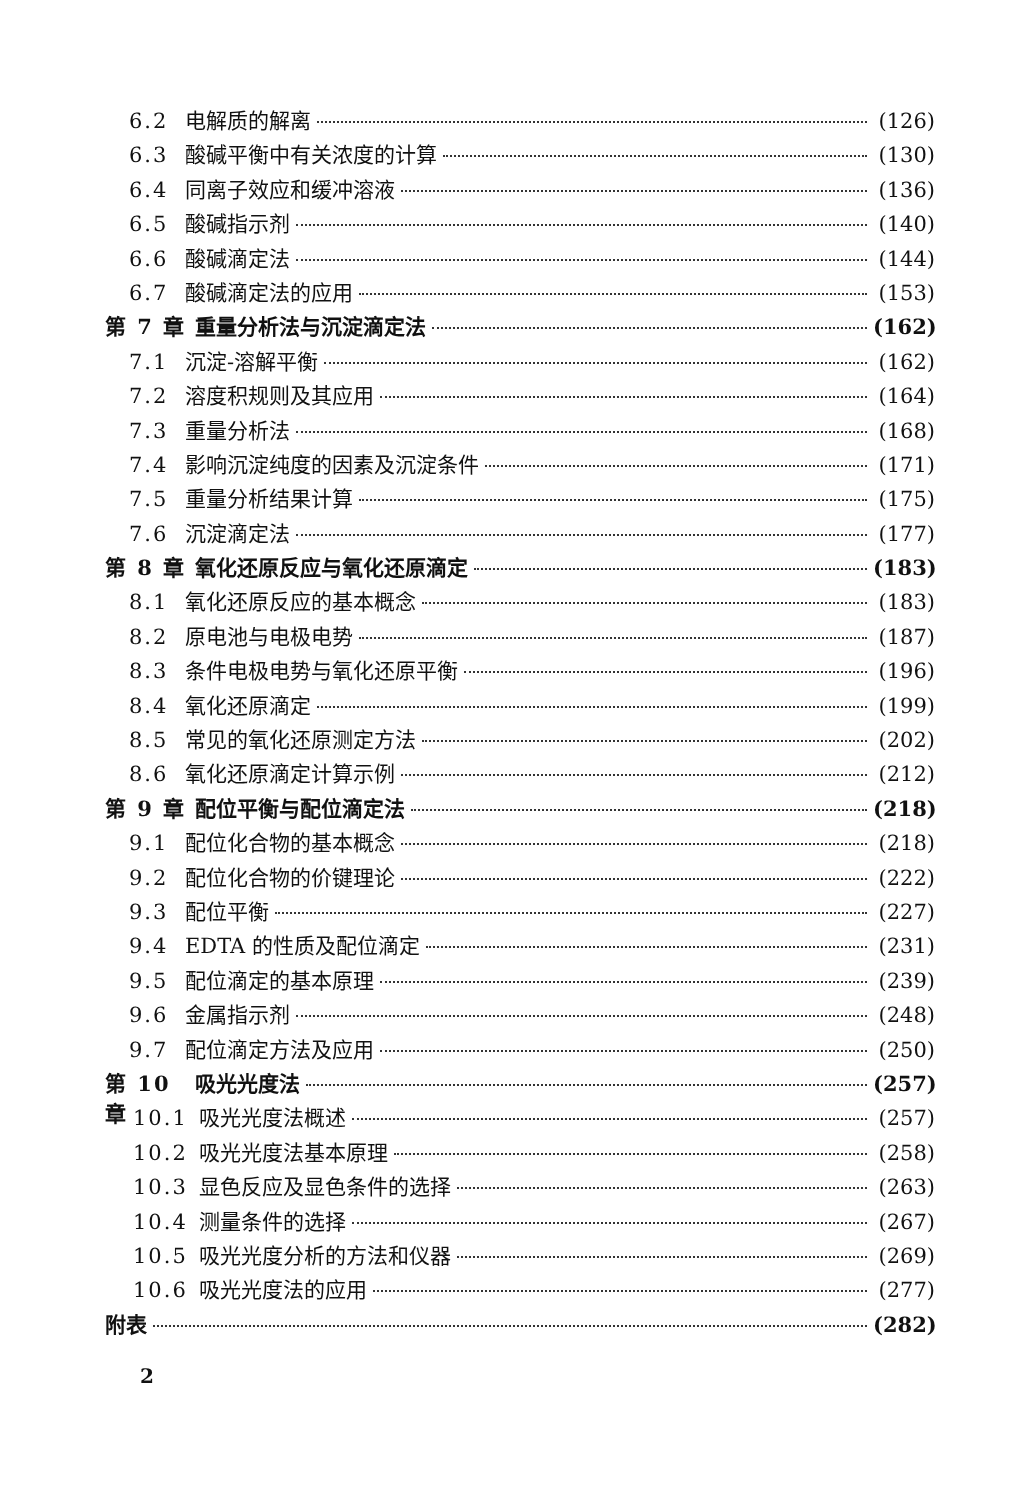6.2 电解质的解离 (126)
6.3 酸碱平衡中有关浓度的计算 (130)
6.4 同离子效应和缓冲溶液 (136)
6.5 酸碱指示剂 (140)
6.6 酸碱滴定法 (144)
6.7 酸碱滴定法的应用 (153)
第 7 章 重量分析法与沉淀滴定法 (162)
7.1 沉淀-溶解平衡 (162)
7.2 溶度积规则及其应用 (164)
7.3 重量分析法 (168)
7.4 影响沉淀纯度的因素及沉淀条件 (171)
7.5 重量分析结果计算 (175)
7.6 沉淀滴定法 (177)
第 8 章 氧化还原反应与氧化还原滴定 (183)
8.1 氧化还原反应的基本概念 (183)
8.2 原电池与电极电势 (187)
8.3 条件电极电势与氧化还原平衡 (196)
8.4 氧化还原滴定 (199)
8.5 常见的氧化还原测定方法 (202)
8.6 氧化还原滴定计算示例 (212)
第 9 章 配位平衡与配位滴定法 (218)
9.1 配位化合物的基本概念 (218)
9.2 配位化合物的价键理论 (222)
9.3 配位平衡 (227)
9.4 EDTA 的性质及配位滴定 (231)
9.5 配位滴定的基本原理 (239)
9.6 金属指示剂 (248)
9.7 配位滴定方法及应用 (250)
第 10 章 吸光光度法 (257)
10.1 吸光光度法概述 (257)
10.2 吸光光度法基本原理 (258)
10.3 显色反应及显色条件的选择 (263)
10.4 测量条件的选择 (267)
10.5 吸光光度分析的方法和仪器 (269)
10.6 吸光光度法的应用 (277)
附表 (282)
2